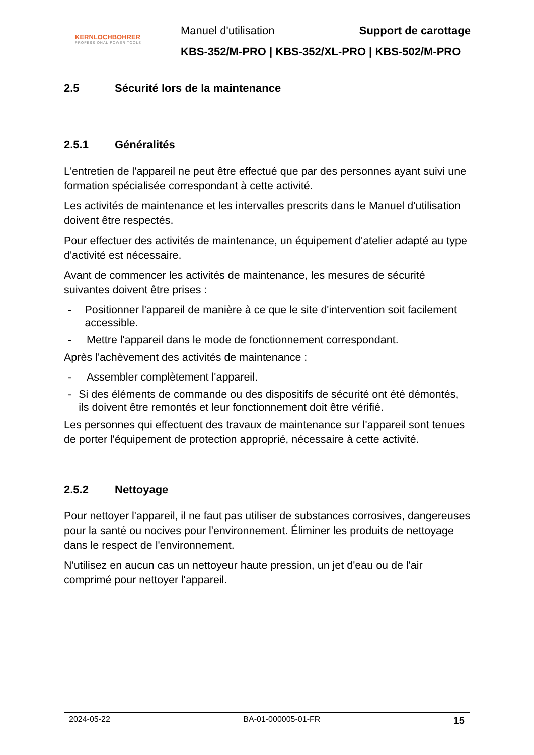KERNLOCHBOHRER
PROFESSIONAL POWER TOOLS
Manuel d'utilisation Support de carottage
KBS-352/M-PRO | KBS-352/XL-PRO | KBS-502/M-PRO
2.5 Sécurité lors de la maintenance
2.5.1 Généralités
L'entretien de l'appareil ne peut être effectué que par des personnes ayant suivi une formation spécialisée correspondant à cette activité.
Les activités de maintenance et les intervalles prescrits dans le Manuel d'utilisation doivent être respectés.
Pour effectuer des activités de maintenance, un équipement d'atelier adapté au type d'activité est nécessaire.
Avant de commencer les activités de maintenance, les mesures de sécurité suivantes doivent être prises :
- Positionner l'appareil de manière à ce que le site d'intervention soit facilement accessible.
- Mettre l'appareil dans le mode de fonctionnement correspondant.
Après l'achèvement des activités de maintenance :
- Assembler complètement l'appareil.
- Si des éléments de commande ou des dispositifs de sécurité ont été démontés, ils doivent être remontés et leur fonctionnement doit être vérifié.
Les personnes qui effectuent des travaux de maintenance sur l'appareil sont tenues de porter l'équipement de protection approprié, nécessaire à cette activité.
2.5.2 Nettoyage
Pour nettoyer l'appareil, il ne faut pas utiliser de substances corrosives, dangereuses pour la santé ou nocives pour l'environnement. Éliminer les produits de nettoyage dans le respect de l'environnement.
N'utilisez en aucun cas un nettoyeur haute pression, un jet d'eau ou de l'air comprimé pour nettoyer l'appareil.
2024-05-22 BA-01-000005-01-FR 15